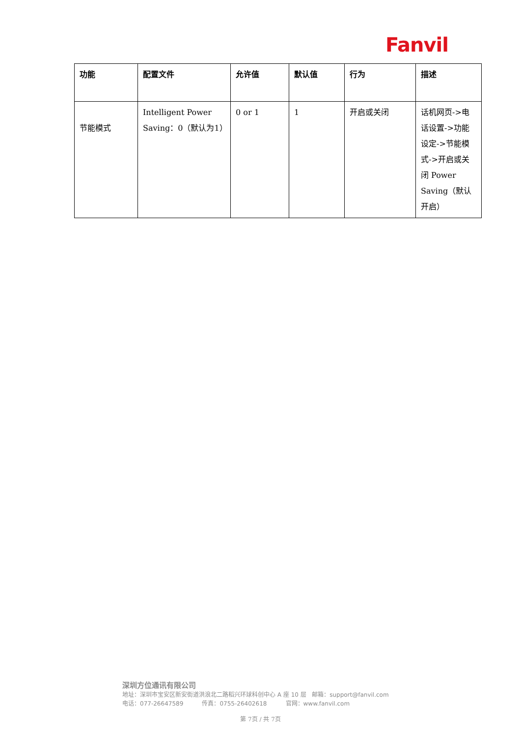Fanvil
| 功能 | 配置文件 | 允许值 | 默认值 | 行为 | 描述 |
| --- | --- | --- | --- | --- | --- |
| 节能模式 | Intelligent Power Saving：0（默认为1） | 0 or 1 | 1 | 开启或关闭 | 话机网页->电话设置->功能设定->节能模式->开启或关闭 Power Saving（默认开启） |
深圳方位通讯有限公司
地址：深圳市宝安区新安街道洪浪北二路稻兴环球科创中心 A 座 10 层 邮箱：support@fanvil.com
电话：077-26647589 传真：0755-26402618 官网：www.fanvil.com
第 7页 / 共 7页